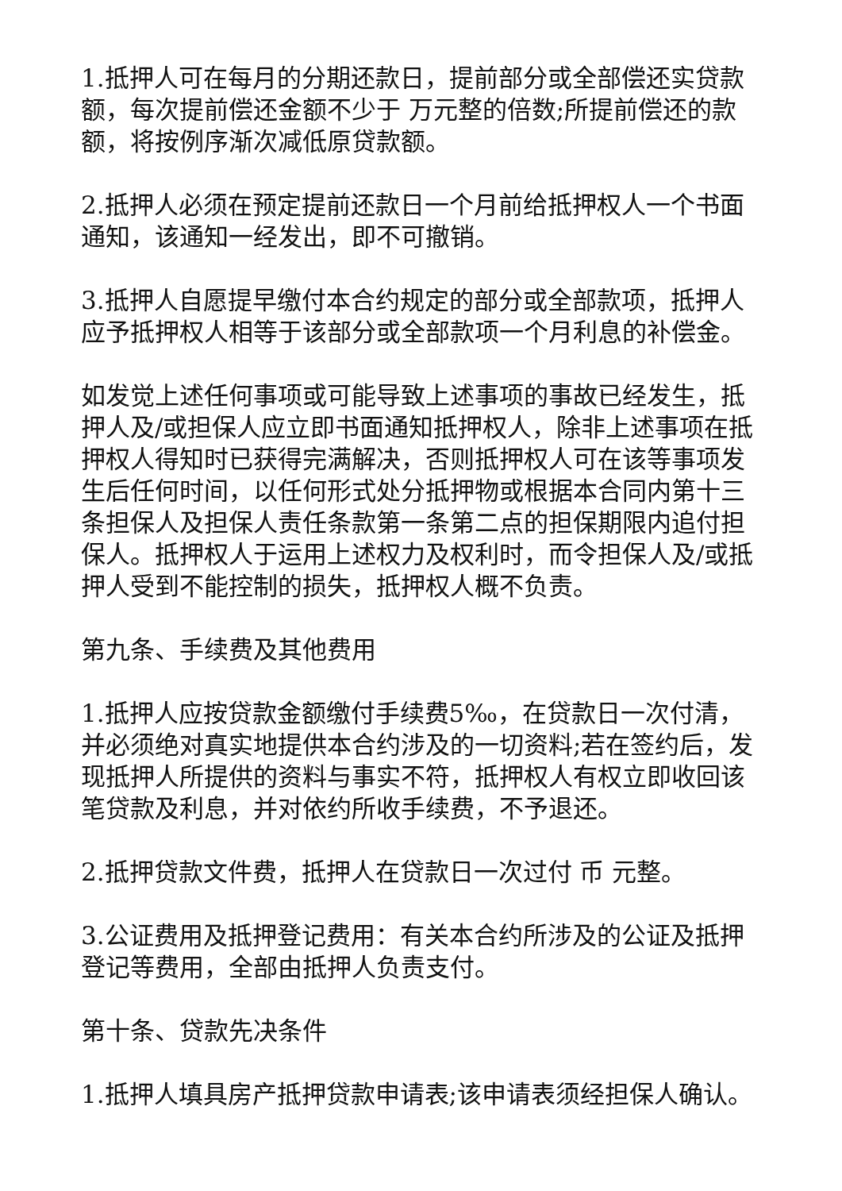1.抵押人可在每月的分期还款日，提前部分或全部偿还实贷款额，每次提前偿还金额不少于 万元整的倍数;所提前偿还的款额，将按例序渐次减低原贷款额。
2.抵押人必须在预定提前还款日一个月前给抵押权人一个书面通知，该通知一经发出，即不可撤销。
3.抵押人自愿提早缴付本合约规定的部分或全部款项，抵押人应予抵押权人相等于该部分或全部款项一个月利息的补偿金。
如发觉上述任何事项或可能导致上述事项的事故已经发生，抵押人及/或担保人应立即书面通知抵押权人，除非上述事项在抵押权人得知时已获得完满解决，否则抵押权人可在该等事项发生后任何时间，以任何形式处分抵押物或根据本合同内第十三条担保人及担保人责任条款第一条第二点的担保期限内追付担保人。抵押权人于运用上述权力及权利时，而令担保人及/或抵押人受到不能控制的损失，抵押权人概不负责。
第九条、手续费及其他费用
1.抵押人应按贷款金额缴付手续费5‰，在贷款日一次付清，并必须绝对真实地提供本合约涉及的一切资料;若在签约后，发现抵押人所提供的资料与事实不符，抵押权人有权立即收回该笔贷款及利息，并对依约所收手续费，不予退还。
2.抵押贷款文件费，抵押人在贷款日一次过付 币 元整。
3.公证费用及抵押登记费用：有关本合约所涉及的公证及抵押登记等费用，全部由抵押人负责支付。
第十条、贷款先决条件
1.抵押人填具房产抵押贷款申请表;该申请表须经担保人确认。